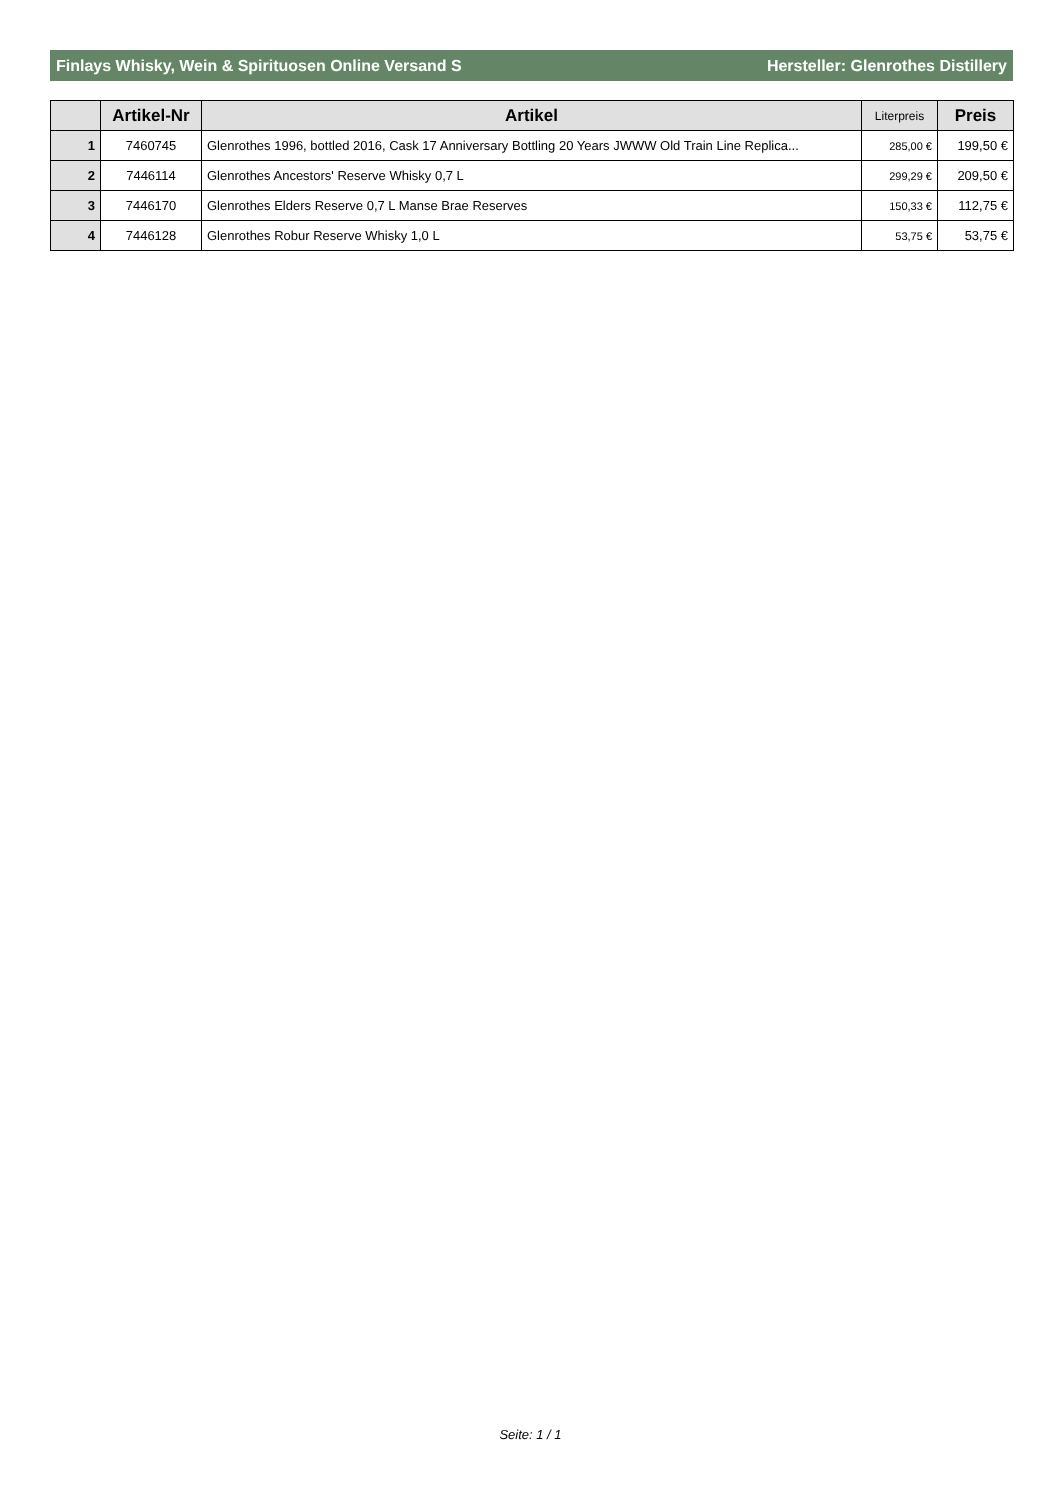Finlays Whisky, Wein & Spirituosen Online Versand S Hersteller: Glenrothes Distillery
| | Artikel-Nr | Artikel | Literpreis | Preis |
| --- | --- | --- | --- | --- |
| 1 | 7460745 | Glenrothes 1996, bottled 2016, Cask 17 Anniversary Bottling 20 Years JWWW Old Train Line Replica... | 285,00 € | 199,50 € |
| 2 | 7446114 | Glenrothes Ancestors' Reserve Whisky 0,7 L | 299,29 € | 209,50 € |
| 3 | 7446170 | Glenrothes Elders Reserve 0,7 L Manse Brae Reserves | 150,33 € | 112,75 € |
| 4 | 7446128 | Glenrothes Robur Reserve Whisky 1,0 L | 53,75 € | 53,75 € |
Seite: 1 / 1